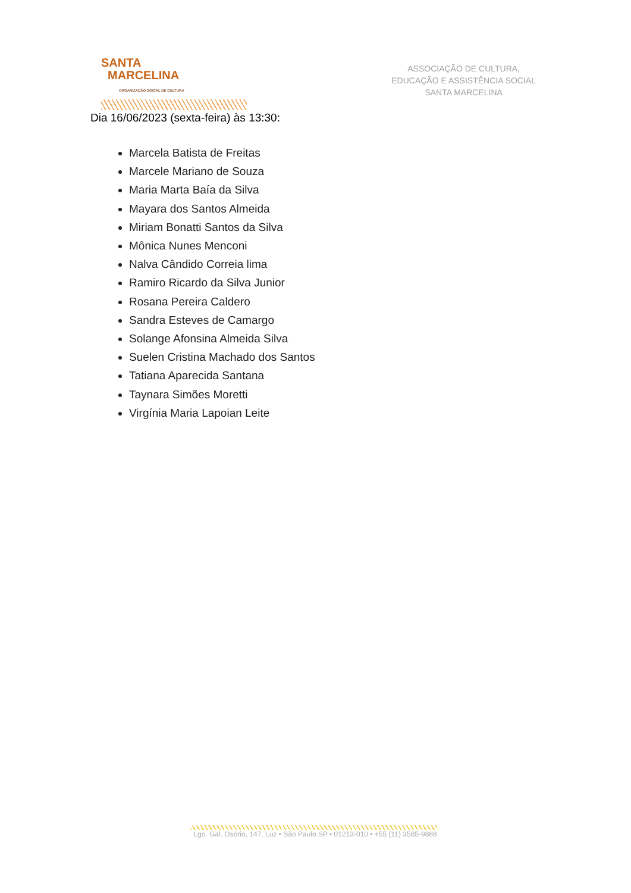SANTA
MARCELINA
ORGANIZAÇÃO SOCIAL DE CULTURA
ASSOCIAÇÃO DE CULTURA,
EDUCAÇÃO E ASSISTÊNCIA SOCIAL
SANTA MARCELINA
Dia 16/06/2023 (sexta-feira) às 13:30:
Marcela Batista de Freitas
Marcele Mariano de Souza
Maria Marta Baía da Silva
Mayara dos Santos Almeida
Miriam Bonatti Santos da Silva
Mônica Nunes Menconi
Nalva Cândido Correia lima
Ramiro Ricardo da Silva Junior
Rosana Pereira Caldero
Sandra Esteves de Camargo
Solange Afonsina Almeida Silva
Suelen Cristina Machado dos Santos
Tatiana Aparecida Santana
Taynara Simões Moretti
Virgínia Maria Lapoian Leite
Lgo. Gal. Osório, 147, Luz • São Paulo SP • 01213-010 • +55 (11) 3585-9888